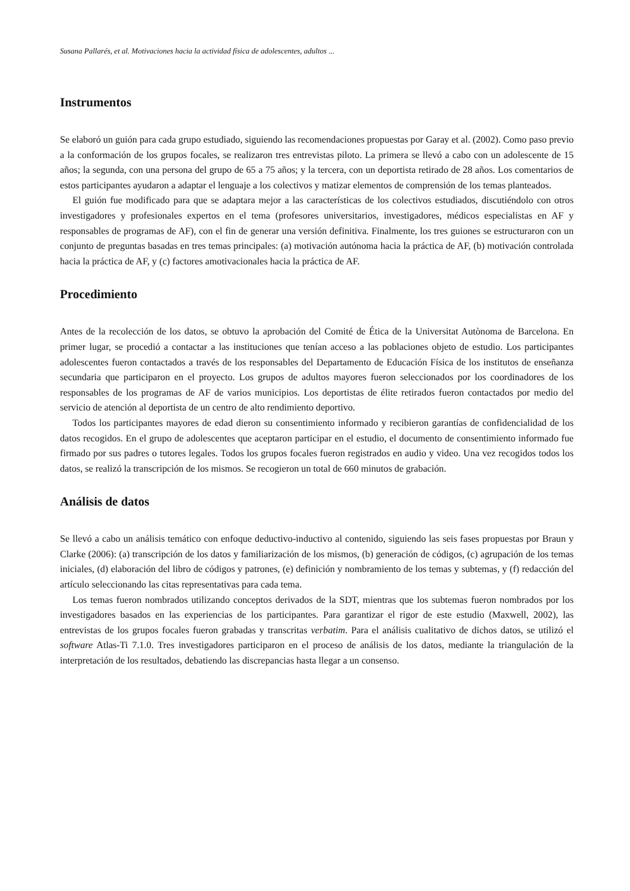Susana Pallarés, et al. Motivaciones hacia la actividad física de adolescentes, adultos ...
Instrumentos
Se elaboró un guión para cada grupo estudiado, siguiendo las recomendaciones propuestas por Garay et al. (2002). Como paso previo a la conformación de los grupos focales, se realizaron tres entrevistas piloto. La primera se llevó a cabo con un adolescente de 15 años; la segunda, con una persona del grupo de 65 a 75 años; y la tercera, con un deportista retirado de 28 años. Los comentarios de estos participantes ayudaron a adaptar el lenguaje a los colectivos y matizar elementos de comprensión de los temas planteados.
El guión fue modificado para que se adaptara mejor a las características de los colectivos estudiados, discutiéndolo con otros investigadores y profesionales expertos en el tema (profesores universitarios, investigadores, médicos especialistas en AF y responsables de programas de AF), con el fin de generar una versión definitiva. Finalmente, los tres guiones se estructuraron con un conjunto de preguntas basadas en tres temas principales: (a) motivación autónoma hacia la práctica de AF, (b) motivación controlada hacia la práctica de AF, y (c) factores amotivacionales hacia la práctica de AF.
Procedimiento
Antes de la recolección de los datos, se obtuvo la aprobación del Comité de Ética de la Universitat Autònoma de Barcelona. En primer lugar, se procedió a contactar a las instituciones que tenían acceso a las poblaciones objeto de estudio. Los participantes adolescentes fueron contactados a través de los responsables del Departamento de Educación Física de los institutos de enseñanza secundaria que participaron en el proyecto. Los grupos de adultos mayores fueron seleccionados por los coordinadores de los responsables de los programas de AF de varios municipios. Los deportistas de élite retirados fueron contactados por medio del servicio de atención al deportista de un centro de alto rendimiento deportivo.
Todos los participantes mayores de edad dieron su consentimiento informado y recibieron garantías de confidencialidad de los datos recogidos. En el grupo de adolescentes que aceptaron participar en el estudio, el documento de consentimiento informado fue firmado por sus padres o tutores legales. Todos los grupos focales fueron registrados en audio y video. Una vez recogidos todos los datos, se realizó la transcripción de los mismos. Se recogieron un total de 660 minutos de grabación.
Análisis de datos
Se llevó a cabo un análisis temático con enfoque deductivo-inductivo al contenido, siguiendo las seis fases propuestas por Braun y Clarke (2006): (a) transcripción de los datos y familiarización de los mismos, (b) generación de códigos, (c) agrupación de los temas iniciales, (d) elaboración del libro de códigos y patrones, (e) definición y nombramiento de los temas y subtemas, y (f) redacción del artículo seleccionando las citas representativas para cada tema.
Los temas fueron nombrados utilizando conceptos derivados de la SDT, mientras que los subtemas fueron nombrados por los investigadores basados en las experiencias de los participantes. Para garantizar el rigor de este estudio (Maxwell, 2002), las entrevistas de los grupos focales fueron grabadas y transcritas verbatim. Para el análisis cualitativo de dichos datos, se utilizó el software Atlas-Ti 7.1.0. Tres investigadores participaron en el proceso de análisis de los datos, mediante la triangulación de la interpretación de los resultados, debatiendo las discrepancias hasta llegar a un consenso.